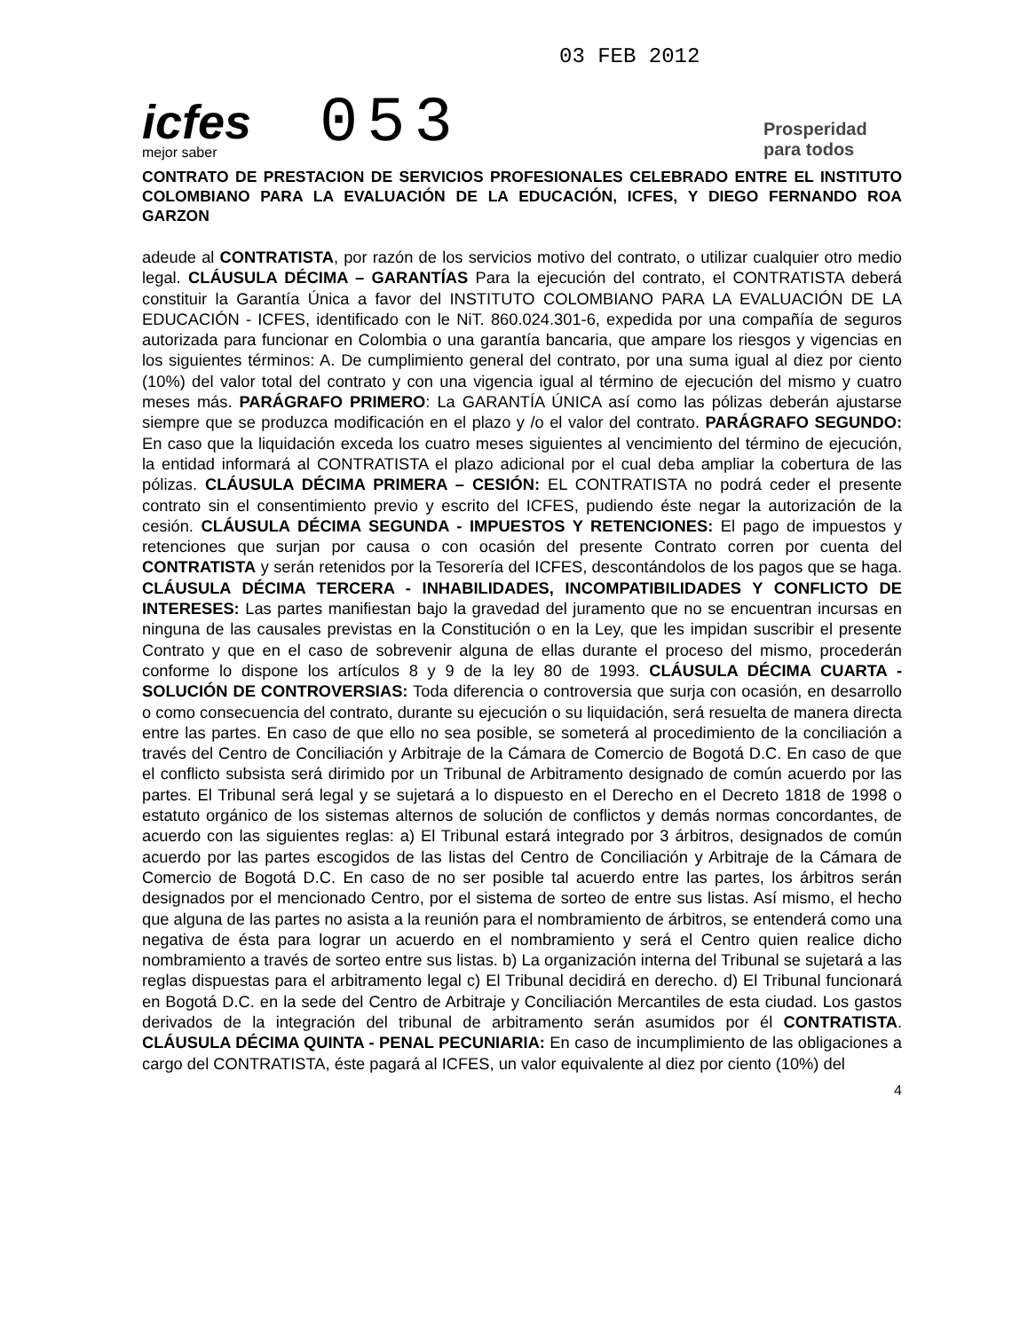icfes
mejor saber
053
03 FEB 2012
Prosperidad
para todos
CONTRATO DE PRESTACION DE SERVICIOS PROFESIONALES CELEBRADO ENTRE EL INSTITUTO COLOMBIANO PARA LA EVALUACIÓN DE LA EDUCACIÓN, ICFES, Y DIEGO FERNANDO ROA GARZON
adeude al CONTRATISTA, por razón de los servicios motivo del contrato, o utilizar cualquier otro medio legal. CLÁUSULA DÉCIMA – GARANTÍAS Para la ejecución del contrato, el CONTRATISTA deberá constituir la Garantía Única a favor del INSTITUTO COLOMBIANO PARA LA EVALUACIÓN DE LA EDUCACIÓN - ICFES, identificado con le NiT. 860.024.301-6, expedida por una compañía de seguros autorizada para funcionar en Colombia o una garantía bancaria, que ampare los riesgos y vigencias en los siguientes términos: A. De cumplimiento general del contrato, por una suma igual al diez por ciento (10%) del valor total del contrato y con una vigencia igual al término de ejecución del mismo y cuatro meses más. PARÁGRAFO PRIMERO: La GARANTÍA ÚNICA así como las pólizas deberán ajustarse siempre que se produzca modificación en el plazo y /o el valor del contrato. PARÁGRAFO SEGUNDO: En caso que la liquidación exceda los cuatro meses siguientes al vencimiento del término de ejecución, la entidad informará al CONTRATISTA el plazo adicional por el cual deba ampliar la cobertura de las pólizas. CLÁUSULA DÉCIMA PRIMERA – CESIÓN: EL CONTRATISTA no podrá ceder el presente contrato sin el consentimiento previo y escrito del ICFES, pudiendo éste negar la autorización de la cesión. CLÁUSULA DÉCIMA SEGUNDA - IMPUESTOS Y RETENCIONES: El pago de impuestos y retenciones que surjan por causa o con ocasión del presente Contrato corren por cuenta del CONTRATISTA y serán retenidos por la Tesorería del ICFES, descontándolos de los pagos que se haga. CLÁUSULA DÉCIMA TERCERA - INHABILIDADES, INCOMPATIBILIDADES Y CONFLICTO DE INTERESES: Las partes manifiestan bajo la gravedad del juramento que no se encuentran incursas en ninguna de las causales previstas en la Constitución o en la Ley, que les impidan suscribir el presente Contrato y que en el caso de sobrevenir alguna de ellas durante el proceso del mismo, procederán conforme lo dispone los artículos 8 y 9 de la ley 80 de 1993. CLÁUSULA DÉCIMA CUARTA - SOLUCIÓN DE CONTROVERSIAS: Toda diferencia o controversia que surja con ocasión, en desarrollo o como consecuencia del contrato, durante su ejecución o su liquidación, será resuelta de manera directa entre las partes. En caso de que ello no sea posible, se someterá al procedimiento de la conciliación a través del Centro de Conciliación y Arbitraje de la Cámara de Comercio de Bogotá D.C. En caso de que el conflicto subsista será dirimido por un Tribunal de Arbitramento designado de común acuerdo por las partes. El Tribunal será legal y se sujetará a lo dispuesto en el Derecho en el Decreto 1818 de 1998 o estatuto orgánico de los sistemas alternos de solución de conflictos y demás normas concordantes, de acuerdo con las siguientes reglas: a) El Tribunal estará integrado por 3 árbitros, designados de común acuerdo por las partes escogidos de las listas del Centro de Conciliación y Arbitraje de la Cámara de Comercio de Bogotá D.C. En caso de no ser posible tal acuerdo entre las partes, los árbitros serán designados por el mencionado Centro, por el sistema de sorteo de entre sus listas. Así mismo, el hecho que alguna de las partes no asista a la reunión para el nombramiento de árbitros, se entenderá como una negativa de ésta para lograr un acuerdo en el nombramiento y será el Centro quien realice dicho nombramiento a través de sorteo entre sus listas. b) La organización interna del Tribunal se sujetará a las reglas dispuestas para el arbitramento legal c) El Tribunal decidirá en derecho. d) El Tribunal funcionará en Bogotá D.C. en la sede del Centro de Arbitraje y Conciliación Mercantiles de esta ciudad. Los gastos derivados de la integración del tribunal de arbitramento serán asumidos por él CONTRATISTA. CLÁUSULA DÉCIMA QUINTA - PENAL PECUNIARIA: En caso de incumplimiento de las obligaciones a cargo del CONTRATISTA, éste pagará al ICFES, un valor equivalente al diez por ciento (10%) del
4